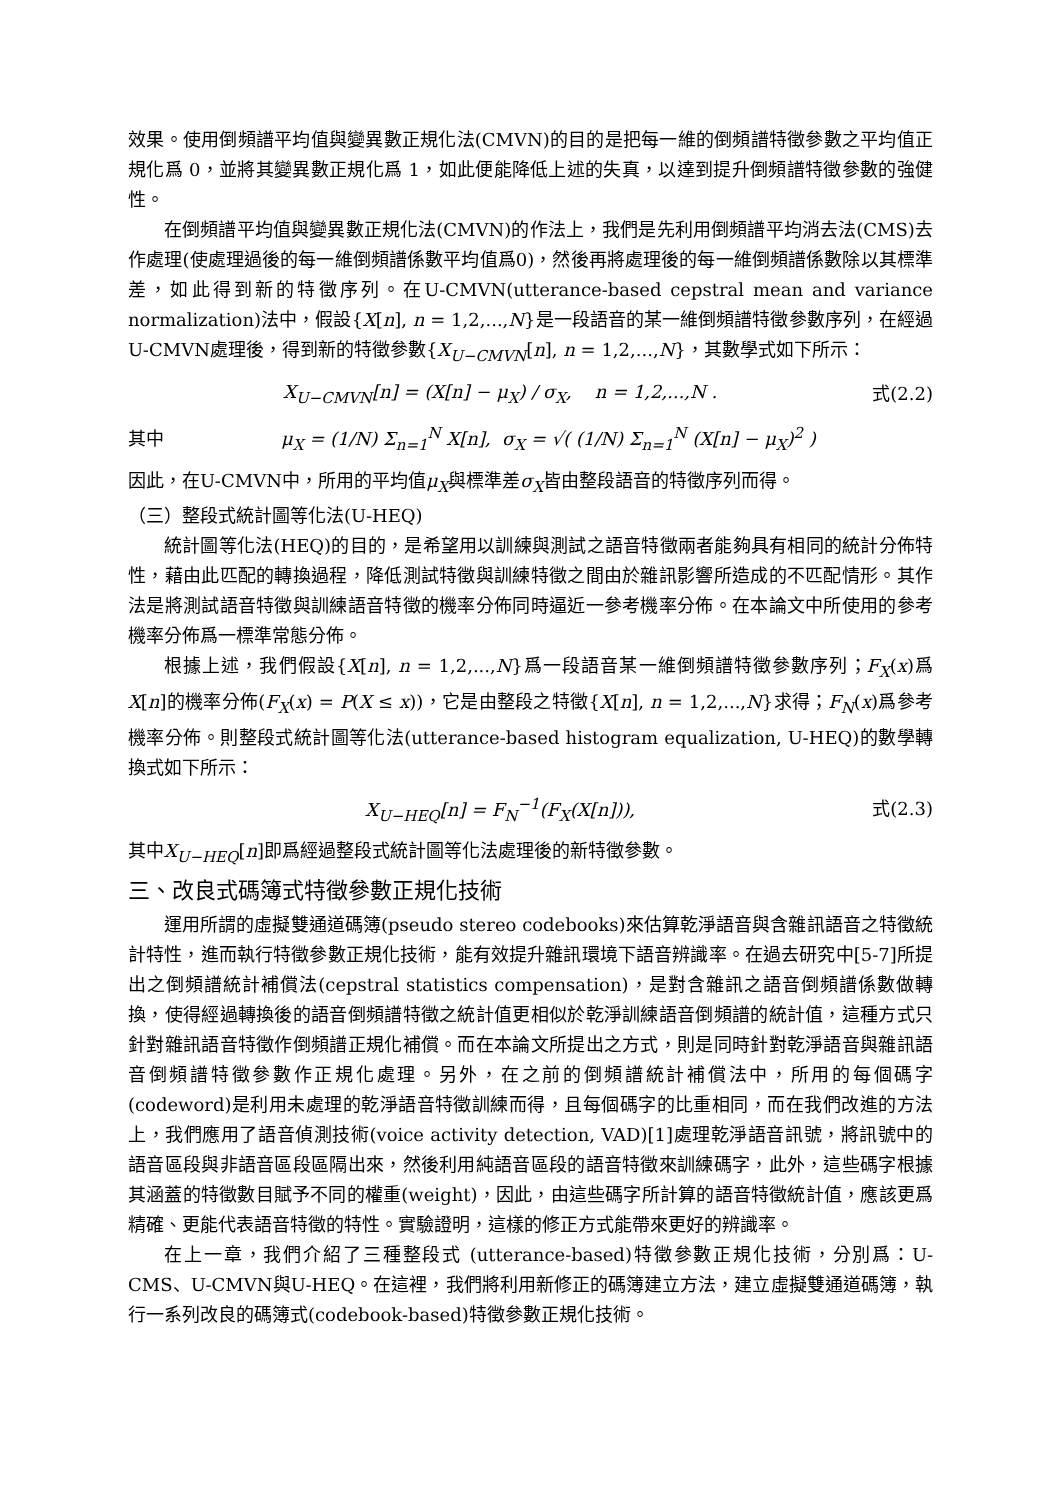效果。使用倒頻譜平均值與變異數正規化法(CMVN)的目的是把每一維的倒頻譜特徵參數之平均值正規化爲 0，並將其變異數正規化爲 1，如此便能降低上述的失真，以達到提升倒頻譜特徵參數的強健性。
在倒頻譜平均值與變異數正規化法(CMVN)的作法上，我們是先利用倒頻譜平均消去法(CMS)去作處理(使處理過後的每一維倒頻譜係數平均值爲0)，然後再將處理後的每一維倒頻譜係數除以其標準差，如此得到新的特徵序列。在U-CMVN(utterance-based cepstral mean and variance normalization)法中，假設{X[n], n = 1,2,...,N}是一段語音的某一維倒頻譜特徵參數序列，在經過U-CMVN處理後，得到新的特徵參數{X<sub>U−CMVN</sub>[n], n = 1,2,...,N}，其數學式如下所示：
X<sub>U−CMVN</sub>[n] = (X[n] − μ<sub>X</sub>) / σ<sub>X</sub>, n = 1,2,...,N . 式(2.2)
其中 μ<sub>X</sub> = (1/N) Σ<sub>n=1</sub><sup>N</sup> X[n], σ<sub>X</sub> = √( (1/N) Σ<sub>n=1</sub><sup>N</sup> (X[n] − μ<sub>X</sub>)<sup>2</sup> )
因此，在U-CMVN中，所用的平均值μ<sub>X</sub>與標準差σ<sub>X</sub>皆由整段語音的特徵序列而得。
（三）整段式統計圖等化法(U-HEQ)
統計圖等化法(HEQ)的目的，是希望用以訓練與測試之語音特徵兩者能夠具有相同的統計分佈特性，藉由此匹配的轉換過程，降低測試特徵與訓練特徵之間由於雜訊影響所造成的不匹配情形。其作法是將測試語音特徵與訓練語音特徵的機率分佈同時逼近一參考機率分佈。在本論文中所使用的參考機率分佈爲一標準常態分佈。
根據上述，我們假設{X[n], n = 1,2,...,N}爲一段語音某一維倒頻譜特徵參數序列；F<sub>X</sub>(x)爲X[n]的機率分佈(F<sub>X</sub>(x) = P(X ≤ x))，它是由整段之特徵{X[n], n = 1,2,...,N}求得；F<sub>N</sub>(x)爲參考機率分佈。則整段式統計圖等化法(utterance-based histogram equalization, U-HEQ)的數學轉換式如下所示：
X<sub>U−HEQ</sub>[n] = F<sub>N</sub><sup>−1</sup>(F<sub>X</sub>(X[n])), 式(2.3)
其中X<sub>U−HEQ</sub>[n]即爲經過整段式統計圖等化法處理後的新特徵參數。
三、改良式碼簿式特徵參數正規化技術
運用所謂的虛擬雙通道碼簿(pseudo stereo codebooks)來估算乾淨語音與含雜訊語音之特徵統計特性，進而執行特徵參數正規化技術，能有效提升雜訊環境下語音辨識率。在過去研究中[5-7]所提出之倒頻譜統計補償法(cepstral statistics compensation)，是對含雜訊之語音倒頻譜係數做轉換，使得經過轉換後的語音倒頻譜特徵之統計值更相似於乾淨訓練語音倒頻譜的統計值，這種方式只針對雜訊語音特徵作倒頻譜正規化補償。而在本論文所提出之方式，則是同時針對乾淨語音與雜訊語音倒頻譜特徵參數作正規化處理。另外，在之前的倒頻譜統計補償法中，所用的每個碼字(codeword)是利用未處理的乾淨語音特徵訓練而得，且每個碼字的比重相同，而在我們改進的方法上，我們應用了語音偵測技術(voice activity detection, VAD)[1]處理乾淨語音訊號，將訊號中的語音區段與非語音區段區隔出來，然後利用純語音區段的語音特徵來訓練碼字，此外，這些碼字根據其涵蓋的特徵數目賦予不同的權重(weight)，因此，由這些碼字所計算的語音特徵統計值，應該更爲精確、更能代表語音特徵的特性。實驗證明，這樣的修正方式能帶來更好的辨識率。
在上一章，我們介紹了三種整段式 (utterance-based)特徵參數正規化技術，分別爲：U-CMS、U-CMVN與U-HEQ。在這裡，我們將利用新修正的碼簿建立方法，建立虛擬雙通道碼簿，執行一系列改良的碼簿式(codebook-based)特徵參數正規化技術。